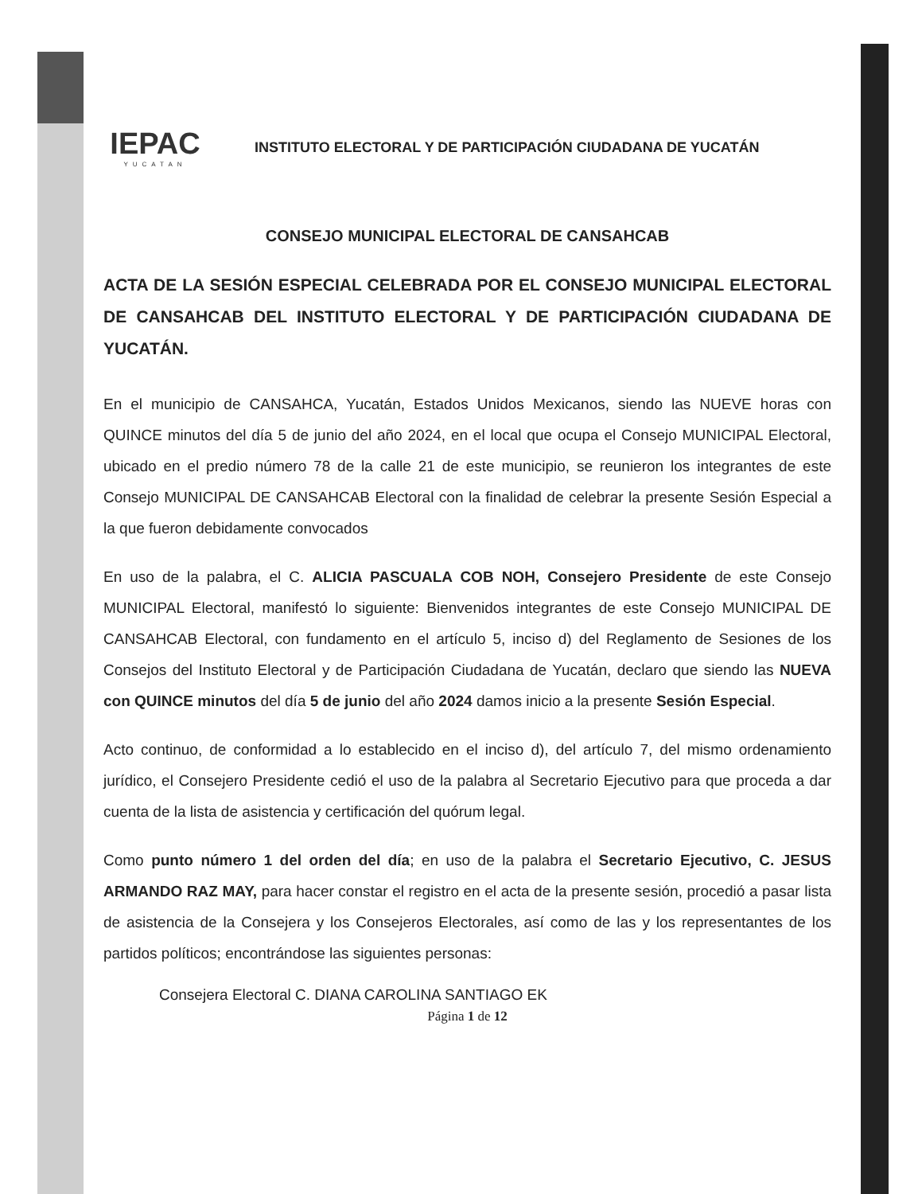IEPAC
YUCATAN
INSTITUTO ELECTORAL Y DE PARTICIPACIÓN CIUDADANA DE YUCATÁN
CONSEJO MUNICIPAL ELECTORAL DE CANSAHCAB
ACTA DE LA SESIÓN ESPECIAL CELEBRADA POR EL CONSEJO MUNICIPAL ELECTORAL DE CANSAHCAB DEL INSTITUTO ELECTORAL Y DE PARTICIPACIÓN CIUDADANA DE YUCATÁN.
En el municipio de CANSAHCA, Yucatán, Estados Unidos Mexicanos, siendo las NUEVE horas con QUINCE minutos del día 5 de junio del año 2024, en el local que ocupa el Consejo MUNICIPAL Electoral, ubicado en el predio número 78 de la calle 21 de este municipio, se reunieron los integrantes de este Consejo MUNICIPAL DE CANSAHCAB Electoral con la finalidad de celebrar la presente Sesión Especial a la que fueron debidamente convocados
En uso de la palabra, el C. ALICIA PASCUALA COB NOH, Consejero Presidente de este Consejo MUNICIPAL Electoral, manifestó lo siguiente: Bienvenidos integrantes de este Consejo MUNICIPAL DE CANSAHCAB Electoral, con fundamento en el artículo 5, inciso d) del Reglamento de Sesiones de los Consejos del Instituto Electoral y de Participación Ciudadana de Yucatán, declaro que siendo las NUEVA con QUINCE minutos del día 5 de junio del año 2024 damos inicio a la presente Sesión Especial.
Acto continuo, de conformidad a lo establecido en el inciso d), del artículo 7, del mismo ordenamiento jurídico, el Consejero Presidente cedió el uso de la palabra al Secretario Ejecutivo para que proceda a dar cuenta de la lista de asistencia y certificación del quórum legal.
Como punto número 1 del orden del día; en uso de la palabra el Secretario Ejecutivo, C. JESUS ARMANDO RAZ MAY, para hacer constar el registro en el acta de la presente sesión, procedió a pasar lista de asistencia de la Consejera y los Consejeros Electorales, así como de las y los representantes de los partidos políticos; encontrándose las siguientes personas:
Consejera Electoral C. DIANA CAROLINA SANTIAGO EK
Página 1 de 12